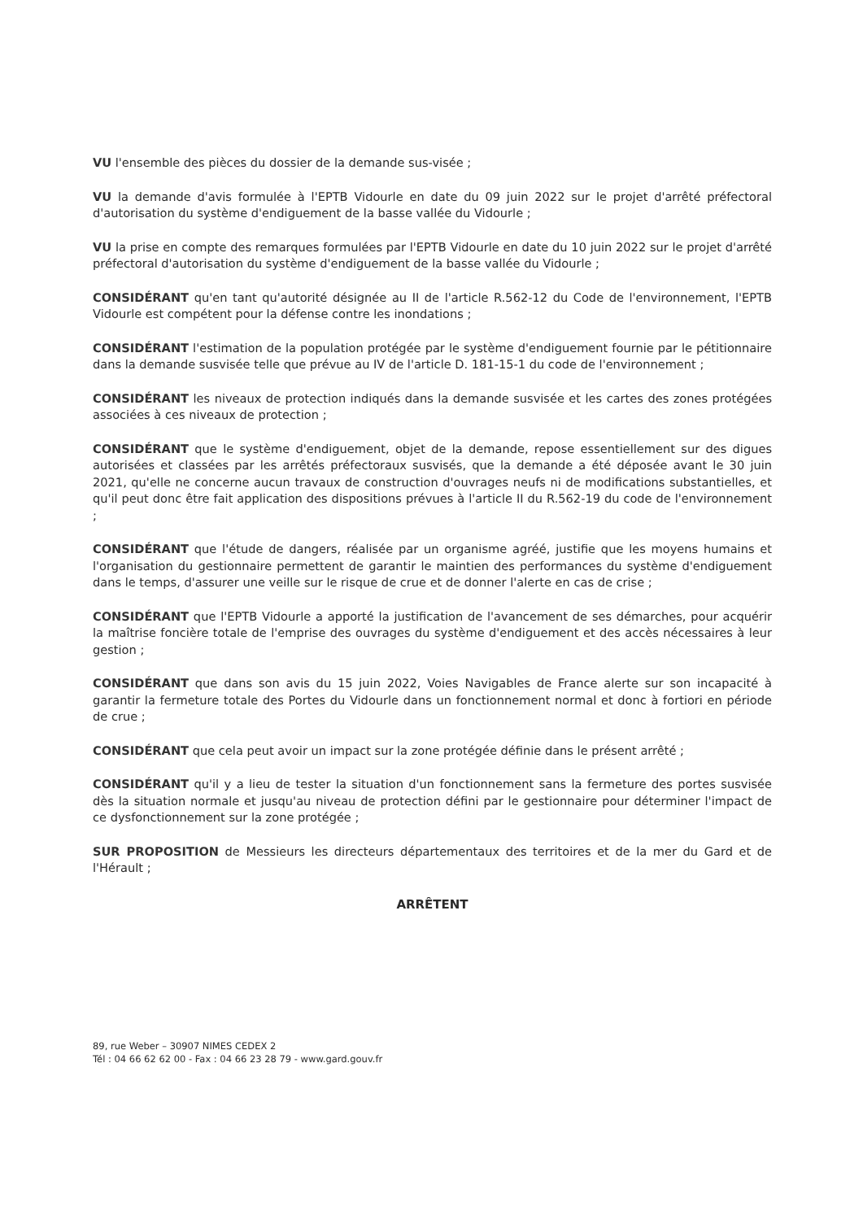VU l'ensemble des pièces du dossier de la demande sus-visée ;
VU la demande d'avis formulée à l'EPTB Vidourle en date du 09 juin 2022 sur le projet d'arrêté préfectoral d'autorisation du système d'endiguement de la basse vallée du Vidourle ;
VU la prise en compte des remarques formulées par l'EPTB Vidourle en date du 10 juin 2022 sur le projet d'arrêté préfectoral d'autorisation du système d'endiguement de la basse vallée du Vidourle ;
CONSIDÉRANT qu'en tant qu'autorité désignée au II de l'article R.562-12 du Code de l'environnement, l'EPTB Vidourle est compétent pour la défense contre les inondations ;
CONSIDÉRANT l'estimation de la population protégée par le système d'endiguement fournie par le pétitionnaire dans la demande susvisée telle que prévue au IV de l'article D. 181-15-1 du code de l'environnement ;
CONSIDÉRANT les niveaux de protection indiqués dans la demande susvisée et les cartes des zones protégées associées à ces niveaux de protection ;
CONSIDÉRANT que le système d'endiguement, objet de la demande, repose essentiellement sur des digues autorisées et classées par les arrêtés préfectoraux susvisés, que la demande a été déposée avant le 30 juin 2021, qu'elle ne concerne aucun travaux de construction d'ouvrages neufs ni de modifications substantielles, et qu'il peut donc être fait application des dispositions prévues à l'article II du R.562-19 du code de l'environnement ;
CONSIDÉRANT que l'étude de dangers, réalisée par un organisme agréé, justifie que les moyens humains et l'organisation du gestionnaire permettent de garantir le maintien des performances du système d'endiguement dans le temps, d'assurer une veille sur le risque de crue et de donner l'alerte en cas de crise ;
CONSIDÉRANT que l'EPTB Vidourle a apporté la justification de l'avancement de ses démarches, pour acquérir la maîtrise foncière totale de l'emprise des ouvrages du système d'endiguement et des accès nécessaires à leur gestion ;
CONSIDÉRANT que dans son avis du 15 juin 2022, Voies Navigables de France alerte sur son incapacité à garantir la fermeture totale des Portes du Vidourle dans un fonctionnement normal et donc à fortiori en période de crue ;
CONSIDÉRANT que cela peut avoir un impact sur la zone protégée définie dans le présent arrêté ;
CONSIDÉRANT qu'il y a lieu de tester la situation d'un fonctionnement sans la fermeture des portes susvisée dès la situation normale et jusqu'au niveau de protection défini par le gestionnaire pour déterminer l'impact de ce dysfonctionnement sur la zone protégée ;
SUR PROPOSITION de Messieurs les directeurs départementaux des territoires et de la mer du Gard et de l'Hérault ;
ARRÊTENT
89, rue Weber – 30907 NIMES CEDEX 2
Tél : 04 66 62 62 00 - Fax : 04 66 23 28 79 - www.gard.gouv.fr